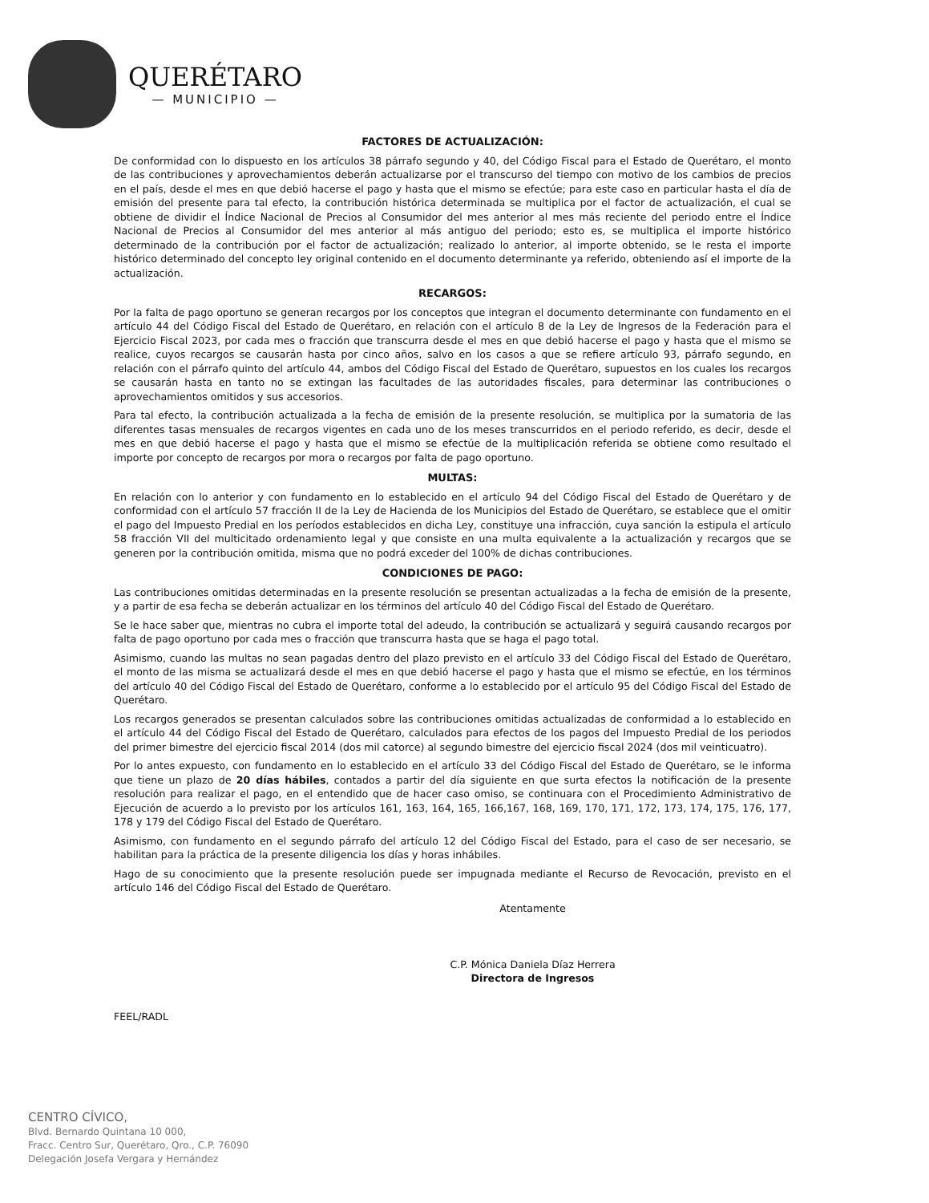QUERÉTARO
— MUNICIPIO —
FACTORES DE ACTUALIZACIÓN:
De conformidad con lo dispuesto en los artículos 38 párrafo segundo y 40, del Código Fiscal para el Estado de Querétaro, el monto de las contribuciones y aprovechamientos deberán actualizarse por el transcurso del tiempo con motivo de los cambios de precios en el país, desde el mes en que debió hacerse el pago y hasta que el mismo se efectúe; para este caso en particular hasta el día de emisión del presente para tal efecto, la contribución histórica determinada se multiplica por el factor de actualización, el cual se obtiene de dividir el Índice Nacional de Precios al Consumidor del mes anterior al mes más reciente del periodo entre el Índice Nacional de Precios al Consumidor del mes anterior al más antiguo del periodo; esto es, se multiplica el importe histórico determinado de la contribución por el factor de actualización; realizado lo anterior, al importe obtenido, se le resta el importe histórico determinado del concepto ley original contenido en el documento determinante ya referido, obteniendo así el importe de la actualización.
RECARGOS:
Por la falta de pago oportuno se generan recargos por los conceptos que integran el documento determinante con fundamento en el artículo 44 del Código Fiscal del Estado de Querétaro, en relación con el artículo 8 de la Ley de Ingresos de la Federación para el Ejercicio Fiscal 2023, por cada mes o fracción que transcurra desde el mes en que debió hacerse el pago y hasta que el mismo se realice, cuyos recargos se causarán hasta por cinco años, salvo en los casos a que se refiere artículo 93, párrafo segundo, en relación con el párrafo quinto del artículo 44, ambos del Código Fiscal del Estado de Querétaro, supuestos en los cuales los recargos se causarán hasta en tanto no se extingan las facultades de las autoridades fiscales, para determinar las contribuciones o aprovechamientos omitidos y sus accesorios.
Para tal efecto, la contribución actualizada a la fecha de emisión de la presente resolución, se multiplica por la sumatoria de las diferentes tasas mensuales de recargos vigentes en cada uno de los meses transcurridos en el periodo referido, es decir, desde el mes en que debió hacerse el pago y hasta que el mismo se efectúe de la multiplicación referida se obtiene como resultado el importe por concepto de recargos por mora o recargos por falta de pago oportuno.
MULTAS:
En relación con lo anterior y con fundamento en lo establecido en el artículo 94 del Código Fiscal del Estado de Querétaro y de conformidad con el artículo 57 fracción II de la Ley de Hacienda de los Municipios del Estado de Querétaro, se establece que el omitir el pago del Impuesto Predial en los períodos establecidos en dicha Ley, constituye una infracción, cuya sanción la estipula el artículo 58 fracción VII del multicitado ordenamiento legal y que consiste en una multa equivalente a la actualización y recargos que se generen por la contribución omitida, misma que no podrá exceder del 100% de dichas contribuciones.
CONDICIONES DE PAGO:
Las contribuciones omitidas determinadas en la presente resolución se presentan actualizadas a la fecha de emisión de la presente, y a partir de esa fecha se deberán actualizar en los términos del artículo 40 del Código Fiscal del Estado de Querétaro.
Se le hace saber que, mientras no cubra el importe total del adeudo, la contribución se actualizará y seguirá causando recargos por falta de pago oportuno por cada mes o fracción que transcurra hasta que se haga el pago total.
Asimismo, cuando las multas no sean pagadas dentro del plazo previsto en el artículo 33 del Código Fiscal del Estado de Querétaro, el monto de las misma se actualizará desde el mes en que debió hacerse el pago y hasta que el mismo se efectúe, en los términos del artículo 40 del Código Fiscal del Estado de Querétaro, conforme a lo establecido por el artículo 95 del Código Fiscal del Estado de Querétaro.
Los recargos generados se presentan calculados sobre las contribuciones omitidas actualizadas de conformidad a lo establecido en el artículo 44 del Código Fiscal del Estado de Querétaro, calculados para efectos de los pagos del Impuesto Predial de los periodos del primer bimestre del ejercicio fiscal 2014 (dos mil catorce) al segundo bimestre del ejercicio fiscal 2024 (dos mil veinticuatro).
Por lo antes expuesto, con fundamento en lo establecido en el artículo 33 del Código Fiscal del Estado de Querétaro, se le informa que tiene un plazo de 20 días hábiles, contados a partir del día siguiente en que surta efectos la notificación de la presente resolución para realizar el pago, en el entendido que de hacer caso omiso, se continuara con el Procedimiento Administrativo de Ejecución de acuerdo a lo previsto por los artículos 161, 163, 164, 165, 166,167, 168, 169, 170, 171, 172, 173, 174, 175, 176, 177, 178 y 179 del Código Fiscal del Estado de Querétaro.
Asimismo, con fundamento en el segundo párrafo del artículo 12 del Código Fiscal del Estado, para el caso de ser necesario, se habilitan para la práctica de la presente diligencia los días y horas inhábiles.
Hago de su conocimiento que la presente resolución puede ser impugnada mediante el Recurso de Revocación, previsto en el artículo 146 del Código Fiscal del Estado de Querétaro.
Atentamente
C.P. Mónica Daniela Díaz Herrera
Directora de Ingresos
FEEL/RADL
CENTRO CÍVICO,
Blvd. Bernardo Quintana 10 000,
Fracc. Centro Sur, Querétaro, Qro., C.P. 76090
Delegación Josefa Vergara y Hernández